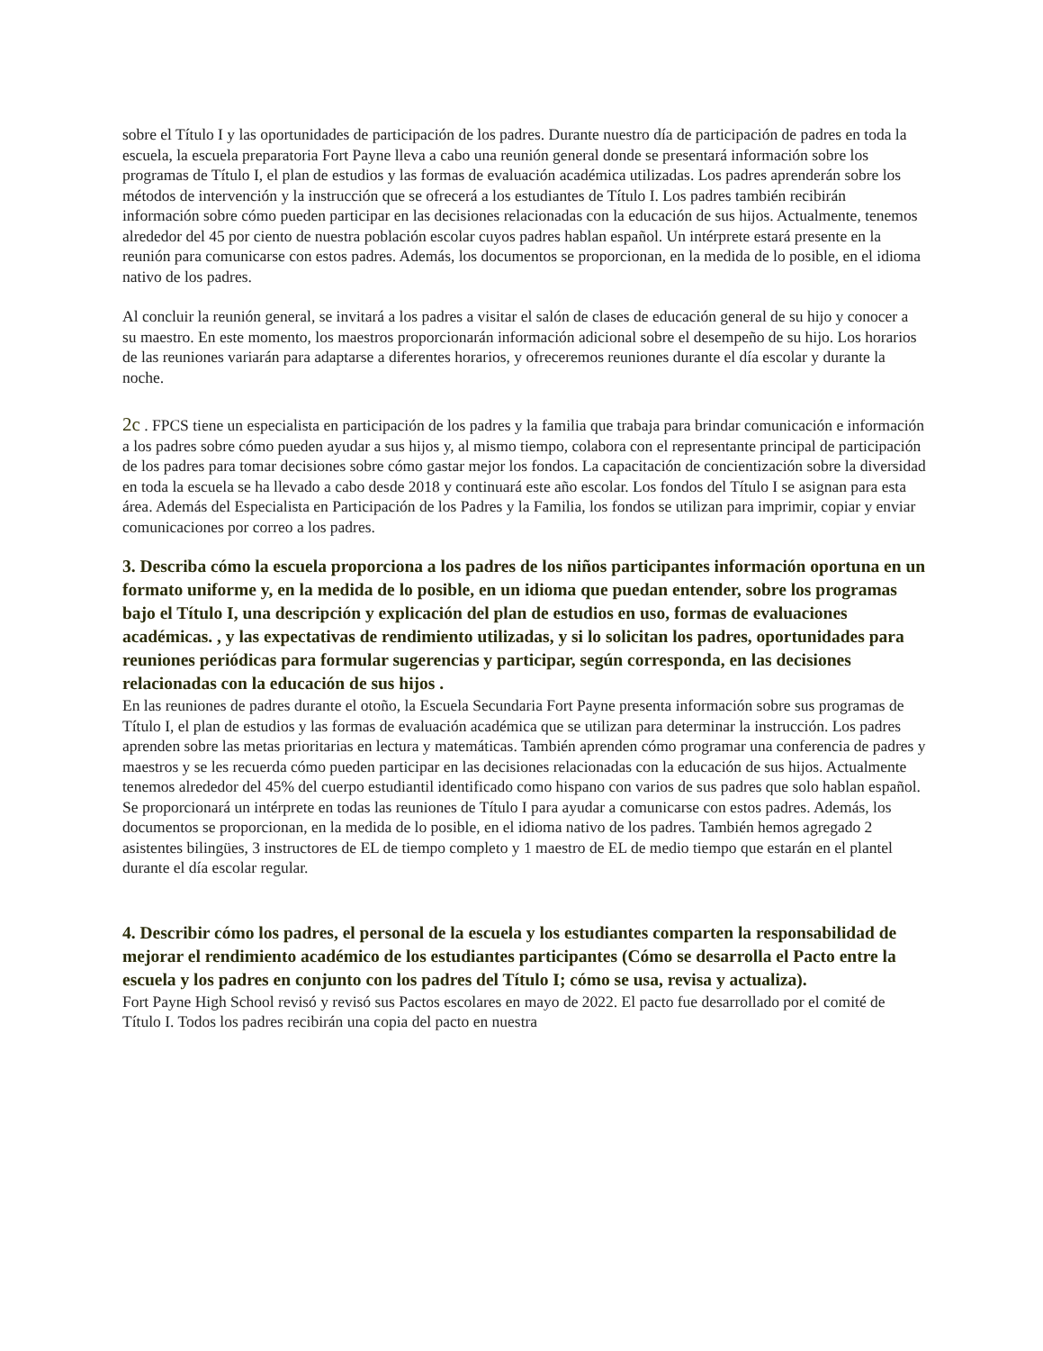sobre el Título I y las oportunidades de participación de los padres. Durante nuestro día de participación de padres en toda la escuela, la escuela preparatoria Fort Payne lleva a cabo una reunión general donde se presentará información sobre los programas de Título I, el plan de estudios y las formas de evaluación académica utilizadas. Los padres aprenderán sobre los métodos de intervención y la instrucción que se ofrecerá a los estudiantes de Título I. Los padres también recibirán información sobre cómo pueden participar en las decisiones relacionadas con la educación de sus hijos. Actualmente, tenemos alrededor del 45 por ciento de nuestra población escolar cuyos padres hablan español. Un intérprete estará presente en la reunión para comunicarse con estos padres. Además, los documentos se proporcionan, en la medida de lo posible, en el idioma nativo de los padres.
Al concluir la reunión general, se invitará a los padres a visitar el salón de clases de educación general de su hijo y conocer a su maestro. En este momento, los maestros proporcionarán información adicional sobre el desempeño de su hijo. Los horarios de las reuniones variarán para adaptarse a diferentes horarios, y ofreceremos reuniones durante el día escolar y durante la noche.
2c . FPCS tiene un especialista en participación de los padres y la familia que trabaja para brindar comunicación e información a los padres sobre cómo pueden ayudar a sus hijos y, al mismo tiempo, colabora con el representante principal de participación de los padres para tomar decisiones sobre cómo gastar mejor los fondos. La capacitación de concientización sobre la diversidad en toda la escuela se ha llevado a cabo desde 2018 y continuará este año escolar. Los fondos del Título I se asignan para esta área. Además del Especialista en Participación de los Padres y la Familia, los fondos se utilizan para imprimir, copiar y enviar comunicaciones por correo a los padres.
3. Describa cómo la escuela proporciona a los padres de los niños participantes información oportuna en un formato uniforme y, en la medida de lo posible, en un idioma que puedan entender, sobre los programas bajo el Título I, una descripción y explicación del plan de estudios en uso, formas de evaluaciones académicas. , y las expectativas de rendimiento utilizadas, y si lo solicitan los padres, oportunidades para reuniones periódicas para formular sugerencias y participar, según corresponda, en las decisiones relacionadas con la educación de sus hijos .
En las reuniones de padres durante el otoño, la Escuela Secundaria Fort Payne presenta información sobre sus programas de Título I, el plan de estudios y las formas de evaluación académica que se utilizan para determinar la instrucción. Los padres aprenden sobre las metas prioritarias en lectura y matemáticas. También aprenden cómo programar una conferencia de padres y maestros y se les recuerda cómo pueden participar en las decisiones relacionadas con la educación de sus hijos. Actualmente tenemos alrededor del 45% del cuerpo estudiantil identificado como hispano con varios de sus padres que solo hablan español. Se proporcionará un intérprete en todas las reuniones de Título I para ayudar a comunicarse con estos padres. Además, los documentos se proporcionan, en la medida de lo posible, en el idioma nativo de los padres. También hemos agregado 2 asistentes bilingües, 3 instructores de EL de tiempo completo y 1 maestro de EL de medio tiempo que estarán en el plantel durante el día escolar regular.
4. Describir cómo los padres, el personal de la escuela y los estudiantes comparten la responsabilidad de mejorar el rendimiento académico de los estudiantes participantes (Cómo se desarrolla el Pacto entre la escuela y los padres en conjunto con los padres del Título I; cómo se usa, revisa y actualiza).
Fort Payne High School revisó y revisó sus Pactos escolares en mayo de 2022. El pacto fue desarrollado por el comité de Título I. Todos los padres recibirán una copia del pacto en nuestra